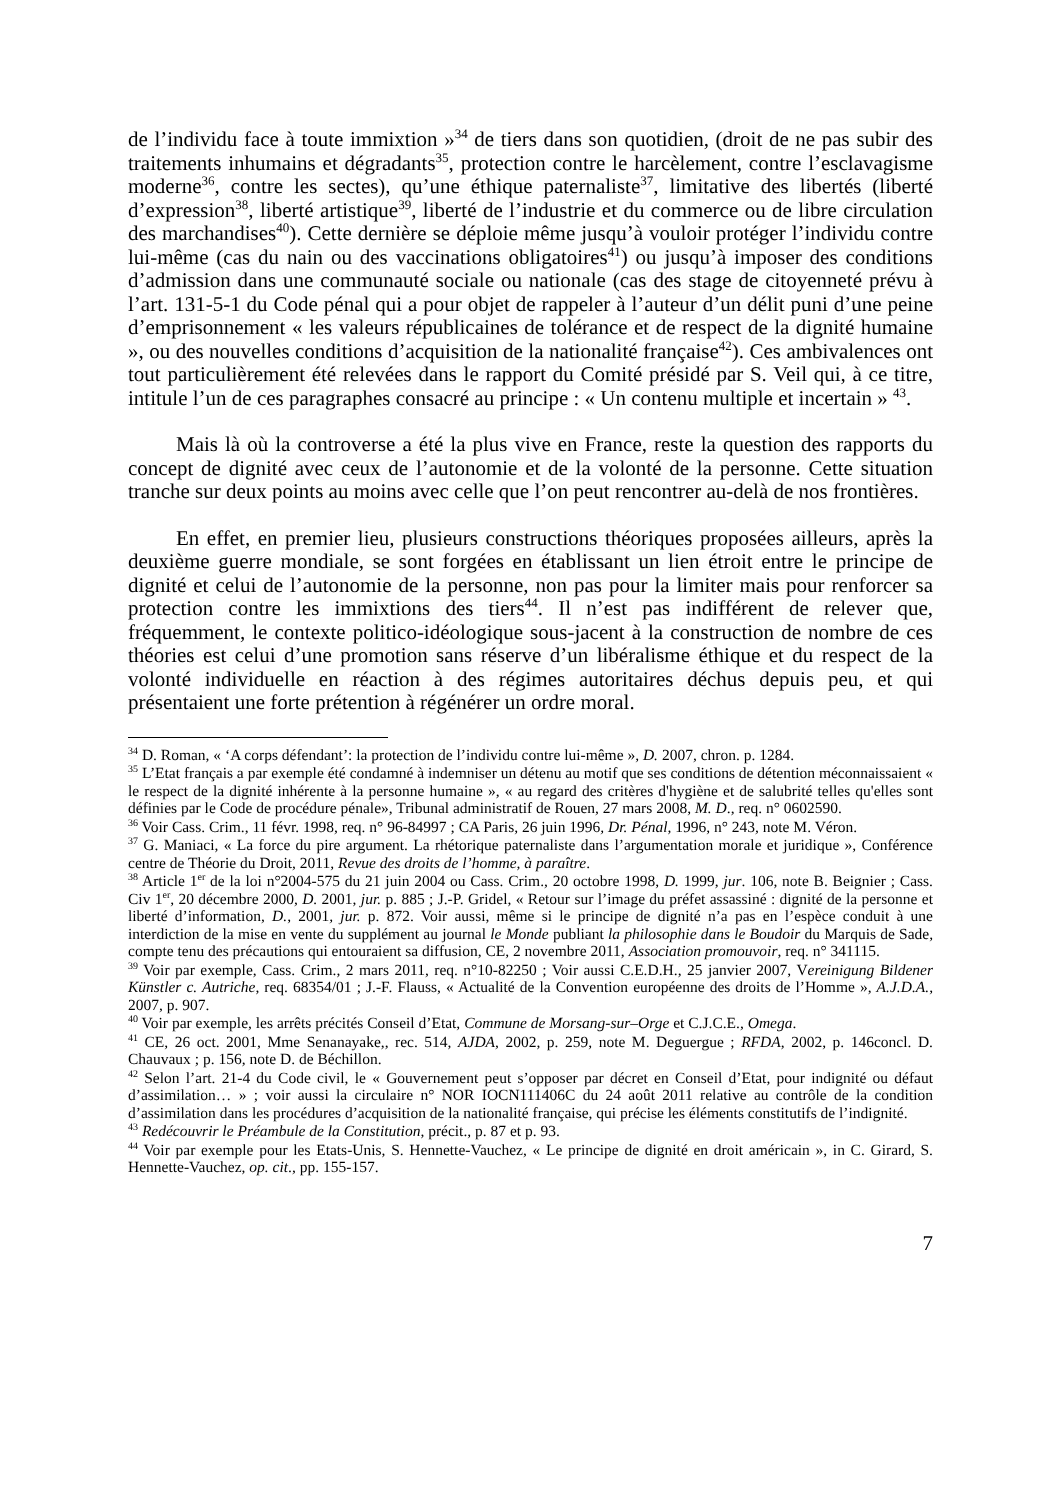de l’individu face à toute immixtion »<sup>34</sup> de tiers dans son quotidien, (droit de ne pas subir des traitements inhumains et dégradants<sup>35</sup>, protection contre le harcèlement, contre l’esclavagisme moderne<sup>36</sup>, contre les sectes), qu’une éthique paternaliste<sup>37</sup>, limitative des libertés (liberté d’expression<sup>38</sup>, liberté artistique<sup>39</sup>, liberté de l’industrie et du commerce ou de libre circulation des marchandises<sup>40</sup>). Cette dernière se déploie même jusqu’à vouloir protéger l’individu contre lui-même (cas du nain ou des vaccinations obligatoires<sup>41</sup>) ou jusqu’à imposer des conditions d’admission dans une communauté sociale ou nationale (cas des stage de citoyenneté prévu à l’art. 131-5-1 du Code pénal qui a pour objet de rappeler à l’auteur d’un délit puni d’une peine d’emprisonnement « les valeurs républicaines de tolérance et de respect de la dignité humaine », ou des nouvelles conditions d’acquisition de la nationalité française<sup>42</sup>). Ces ambivalences ont tout particulièrement été relevées dans le rapport du Comité présidé par S. Veil qui, à ce titre, intitule l’un de ces paragraphes consacré au principe : « Un contenu multiple et incertain » <sup>43</sup>.
Mais là où la controverse a été la plus vive en France, reste la question des rapports du concept de dignité avec ceux de l’autonomie et de la volonté de la personne. Cette situation tranche sur deux points au moins avec celle que l’on peut rencontrer au-delà de nos frontières.
En effet, en premier lieu, plusieurs constructions théoriques proposées ailleurs, après la deuxième guerre mondiale, se sont forgées en établissant un lien étroit entre le principe de dignité et celui de l’autonomie de la personne, non pas pour la limiter mais pour renforcer sa protection contre les immixtions des tiers<sup>44</sup>. Il n’est pas indifférent de relever que, fréquemment, le contexte politico-idéologique sous-jacent à la construction de nombre de ces théories est celui d’une promotion sans réserve d’un libéralisme éthique et du respect de la volonté individuelle en réaction à des régimes autoritaires déchus depuis peu, et qui présentaient une forte prétention à régénérer un ordre moral.
<sup>34</sup> D. Roman, « ‘A corps défendant’: la protection de l’individu contre lui-même », D. 2007, chron. p. 1284.
<sup>35</sup> L’Etat français a par exemple été condamné à indemniser un détenu au motif que ses conditions de détention méconnaissaient « le respect de la dignité inhérente à la personne humaine », « au regard des critères d'hygiène et de salubrité telles qu'elles sont définies par le Code de procédure pénale», Tribunal administratif de Rouen, 27 mars 2008, M. D., req. n° 0602590.
<sup>36</sup> Voir Cass. Crim., 11 févr. 1998, req. n° 96-84997 ; CA Paris, 26 juin 1996, Dr. Pénal, 1996, n° 243, note M. Véron.
<sup>37</sup> G. Maniaci, « La force du pire argument. La rhétorique paternaliste dans l’argumentation morale et juridique », Conférence centre de Théorie du Droit, 2011, Revue des droits de l’homme, à paraître.
<sup>38</sup> Article 1<sup>er</sup> de la loi n°2004-575 du 21 juin 2004 ou Cass. Crim., 20 octobre 1998, D. 1999, jur. 106, note B. Beignier ; Cass. Civ 1<sup>er</sup>, 20 décembre 2000, D. 2001, jur. p. 885 ; J.-P. Gridel, « Retour sur l’image du préfet assassiné : dignité de la personne et liberté d’information, D., 2001, jur. p. 872. Voir aussi, même si le principe de dignité n’a pas en l’espèce conduit à une interdiction de la mise en vente du supplément au journal le Monde publiant la philosophie dans le Boudoir du Marquis de Sade, compte tenu des précautions qui entouraient sa diffusion, CE, 2 novembre 2011, Association promouvoir, req. n° 341115.
<sup>39</sup> Voir par exemple, Cass. Crim., 2 mars 2011, req. n°10-82250 ; Voir aussi C.E.D.H., 25 janvier 2007, Vereinigung Bildener Künstler c. Autriche, req. 68354/01 ; J.-F. Flauss, « Actualité de la Convention européenne des droits de l’Homme », A.J.D.A., 2007, p. 907.
<sup>40</sup> Voir par exemple, les arrêts précités Conseil d’Etat, Commune de Morsang-sur–Orge et C.J.C.E., Omega.
<sup>41</sup> CE, 26 oct. 2001, Mme Senanayake,, rec. 514, AJDA, 2002, p. 259, note M. Deguergue ; RFDA, 2002, p. 146concl. D. Chauvaux ; p. 156, note D. de Béchillon.
<sup>42</sup> Selon l’art. 21-4 du Code civil, le « Gouvernement peut s’opposer par décret en Conseil d’Etat, pour indignité ou défaut d’assimilation… » ; voir aussi la circulaire n° NOR IOCN111406C du 24 août 2011 relative au contrôle de la condition d’assimilation dans les procédures d’acquisition de la nationalité française, qui précise les éléments constitutifs de l’indignité.
<sup>43</sup> Redécouvrir le Préambule de la Constitution, précit., p. 87 et p. 93.
<sup>44</sup> Voir par exemple pour les Etats-Unis, S. Hennette-Vauchez, « Le principe de dignité en droit américain », in C. Girard, S. Hennette-Vauchez, op. cit., pp. 155-157.
7